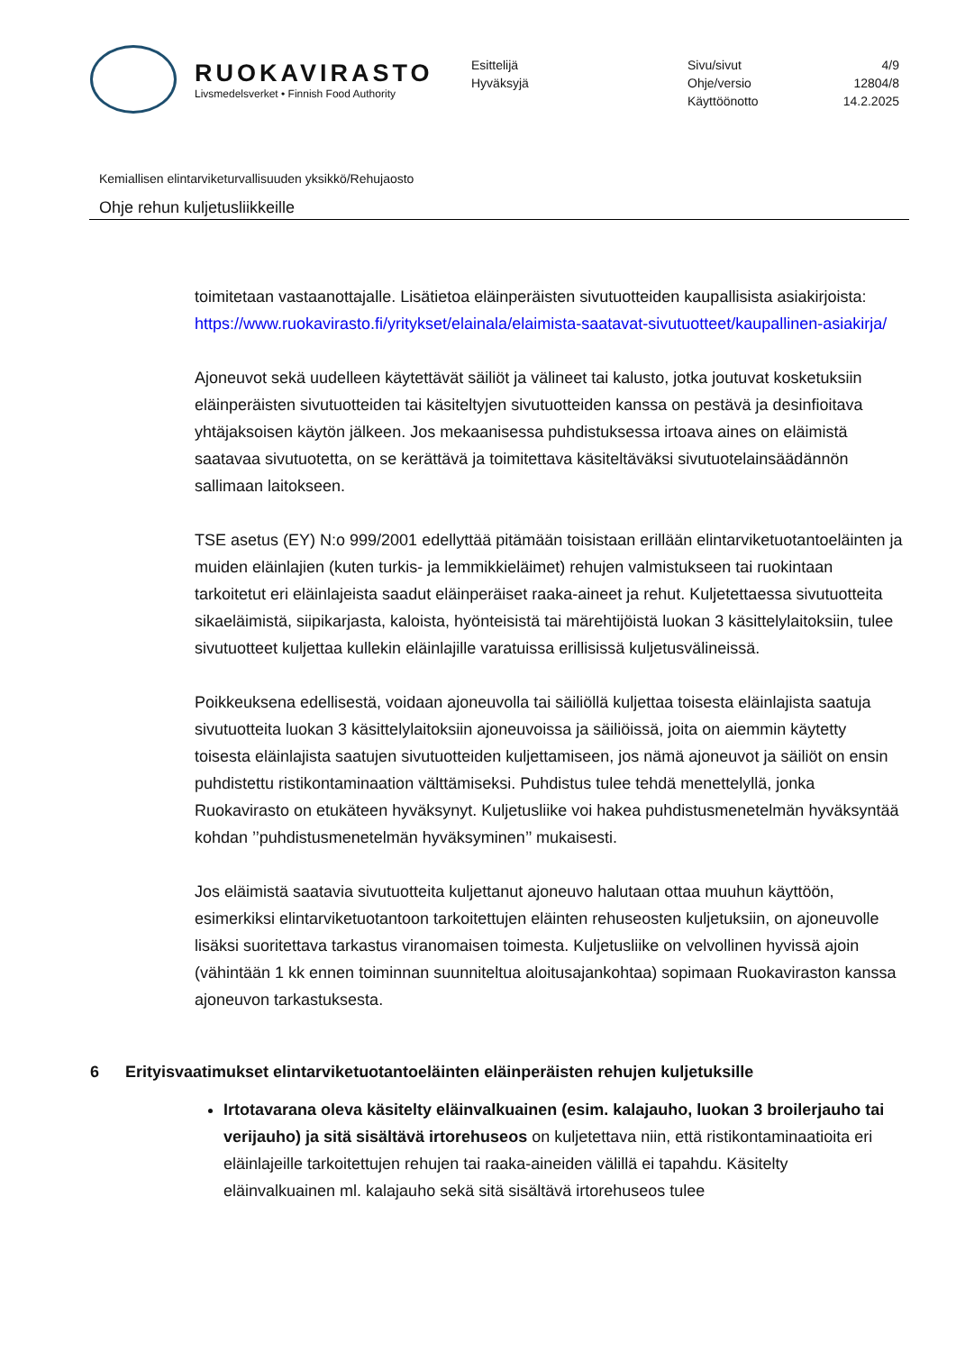RUOKAVIRASTO
Livsmedelsverket • Finnish Food Authority
Esittelijä
Hyväksyjä
Sivu/sivut
Ohje/versio
Käyttöönotto
4/9
12804/8
14.2.2025
Kemiallisen elintarviketurvallisuuden yksikkö/Rehujaosto
Ohje rehun kuljetusliikkeille
toimitetaan vastaanottajalle. Lisätietoa eläinperäisten sivutuotteiden kaupallisista asiakirjoista: https://www.ruokavirasto.fi/yritykset/elainala/elaimista-saatavat-sivutuotteet/kaupallinen-asiakirja/
Ajoneuvot sekä uudelleen käytettävät säiliöt ja välineet tai kalusto, jotka joutuvat kosketuksiin eläinperäisten sivutuotteiden tai käsiteltyjen sivutuotteiden kanssa on pestävä ja desinfioitava yhtäjaksoisen käytön jälkeen. Jos mekaanisessa puhdistuksessa irtoava aines on eläimistä saatavaa sivutuotetta, on se kerättävä ja toimitettava käsiteltäväksi sivutuotelainsäädännön sallimaan laitokseen.
TSE asetus (EY) N:o 999/2001 edellyttää pitämään toisistaan erillään elintarviketuotantoeläinten ja muiden eläinlajien (kuten turkis- ja lemmikkieläimet) rehujen valmistukseen tai ruokintaan tarkoitetut eri eläinlajeista saadut eläinperäiset raaka-aineet ja rehut. Kuljetettaessa sivutuotteita sikaeläimistä, siipikarjasta, kaloista, hyönteisistä tai märehtijöistä luokan 3 käsittelylaitoksiin, tulee sivutuotteet kuljettaa kullekin eläinlajille varatuissa erillisissä kuljetusvälineissä.
Poikkeuksena edellisestä, voidaan ajoneuvolla tai säiliöllä kuljettaa toisesta eläinlajista saatuja sivutuotteita luokan 3 käsittelylaitoksiin ajoneuvoissa ja säiliöissä, joita on aiemmin käytetty toisesta eläinlajista saatujen sivutuotteiden kuljettamiseen, jos nämä ajoneuvot ja säiliöt on ensin puhdistettu ristikontaminaation välttämiseksi. Puhdistus tulee tehdä menettelyllä, jonka Ruokavirasto on etukäteen hyväksynyt. Kuljetusliike voi hakea puhdistusmenetelmän hyväksyntää kohdan ’’puhdistusmenetelmän hyväksyminen’’ mukaisesti.
Jos eläimistä saatavia sivutuotteita kuljettanut ajoneuvo halutaan ottaa muuhun käyttöön, esimerkiksi elintarviketuotantoon tarkoitettujen eläinten rehuseosten kuljetuksiin, on ajoneuvolle lisäksi suoritettava tarkastus viranomaisen toimesta. Kuljetusliike on velvollinen hyvissä ajoin (vähintään 1 kk ennen toiminnan suunniteltua aloitusajankohtaa) sopimaan Ruokaviraston kanssa ajoneuvon tarkastuksesta.
6 Erityisvaatimukset elintarviketuotantoeläinten eläinperäisten rehujen kuljetuksille
Irtotavarana oleva käsitelty eläinvalkuainen (esim. kalajauho, luokan 3 broilerjauho tai verijauho) ja sitä sisältävä irtorehuseos on kuljetettava niin, että ristikontaminaatioita eri eläinlajeille tarkoitettujen rehujen tai raaka-aineiden välillä ei tapahdu. Käsitelty eläinvalkuainen ml. kalajauho sekä sitä sisältävä irtorehuseos tulee